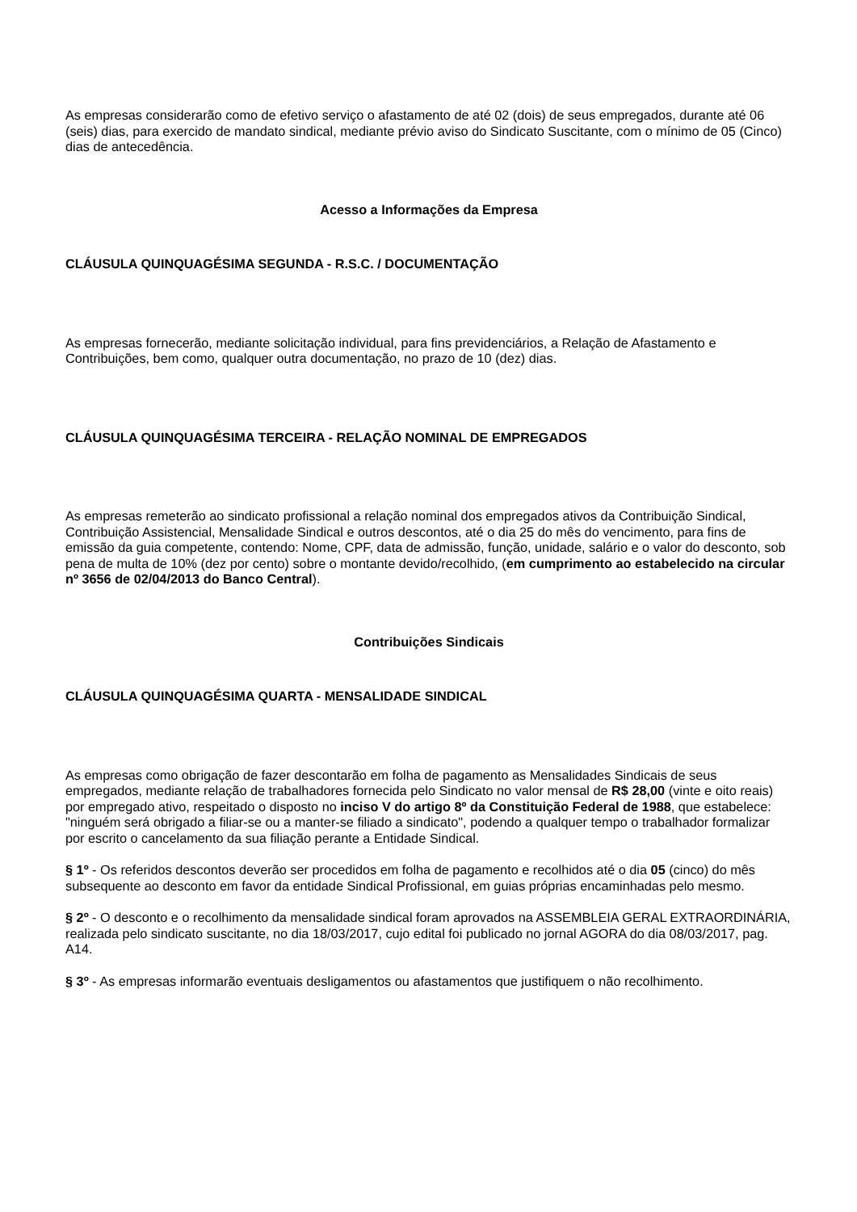As empresas considerarão como de efetivo serviço o afastamento de até 02 (dois) de seus empregados, durante até 06 (seis) dias, para exercido de mandato sindical, mediante prévio aviso do Sindicato Suscitante, com o mínimo de 05 (Cinco) dias de antecedência.
Acesso a Informações da Empresa
CLÁUSULA QUINQUAGÉSIMA SEGUNDA - R.S.C. / DOCUMENTAÇÃO
As empresas fornecerão, mediante solicitação individual, para fins previdenciários, a Relação de Afastamento e Contribuições, bem como, qualquer outra documentação, no prazo de 10 (dez) dias.
CLÁUSULA QUINQUAGÉSIMA TERCEIRA - RELAÇÃO NOMINAL DE EMPREGADOS
As empresas remeterão ao sindicato profissional a relação nominal dos empregados ativos da Contribuição Sindical, Contribuição Assistencial, Mensalidade Sindical e outros descontos, até o dia 25 do mês do vencimento, para fins de emissão da guia competente, contendo: Nome, CPF, data de admissão, função, unidade, salário e o valor do desconto, sob pena de multa de 10% (dez por cento) sobre o montante devido/recolhido, (em cumprimento ao estabelecido na circular nº 3656 de 02/04/2013 do Banco Central).
Contribuições Sindicais
CLÁUSULA QUINQUAGÉSIMA QUARTA - MENSALIDADE SINDICAL
As empresas como obrigação de fazer descontarão em folha de pagamento as Mensalidades Sindicais de seus empregados, mediante relação de trabalhadores fornecida pelo Sindicato no valor mensal de R$ 28,00 (vinte e oito reais) por empregado ativo, respeitado o disposto no inciso V do artigo 8º da Constituição Federal de 1988, que estabelece: "ninguém será obrigado a filiar-se ou a manter-se filiado a sindicato", podendo a qualquer tempo o trabalhador formalizar por escrito o cancelamento da sua filiação perante a Entidade Sindical.
§ 1º - Os referidos descontos deverão ser procedidos em folha de pagamento e recolhidos até o dia 05 (cinco) do mês subsequente ao desconto em favor da entidade Sindical Profissional, em guias próprias encaminhadas pelo mesmo.
§ 2º - O desconto e o recolhimento da mensalidade sindical foram aprovados na ASSEMBLEIA GERAL EXTRAORDINÁRIA, realizada pelo sindicato suscitante, no dia 18/03/2017, cujo edital foi publicado no jornal AGORA do dia 08/03/2017, pag. A14.
§ 3º - As empresas informarão eventuais desligamentos ou afastamentos que justifiquem o não recolhimento.